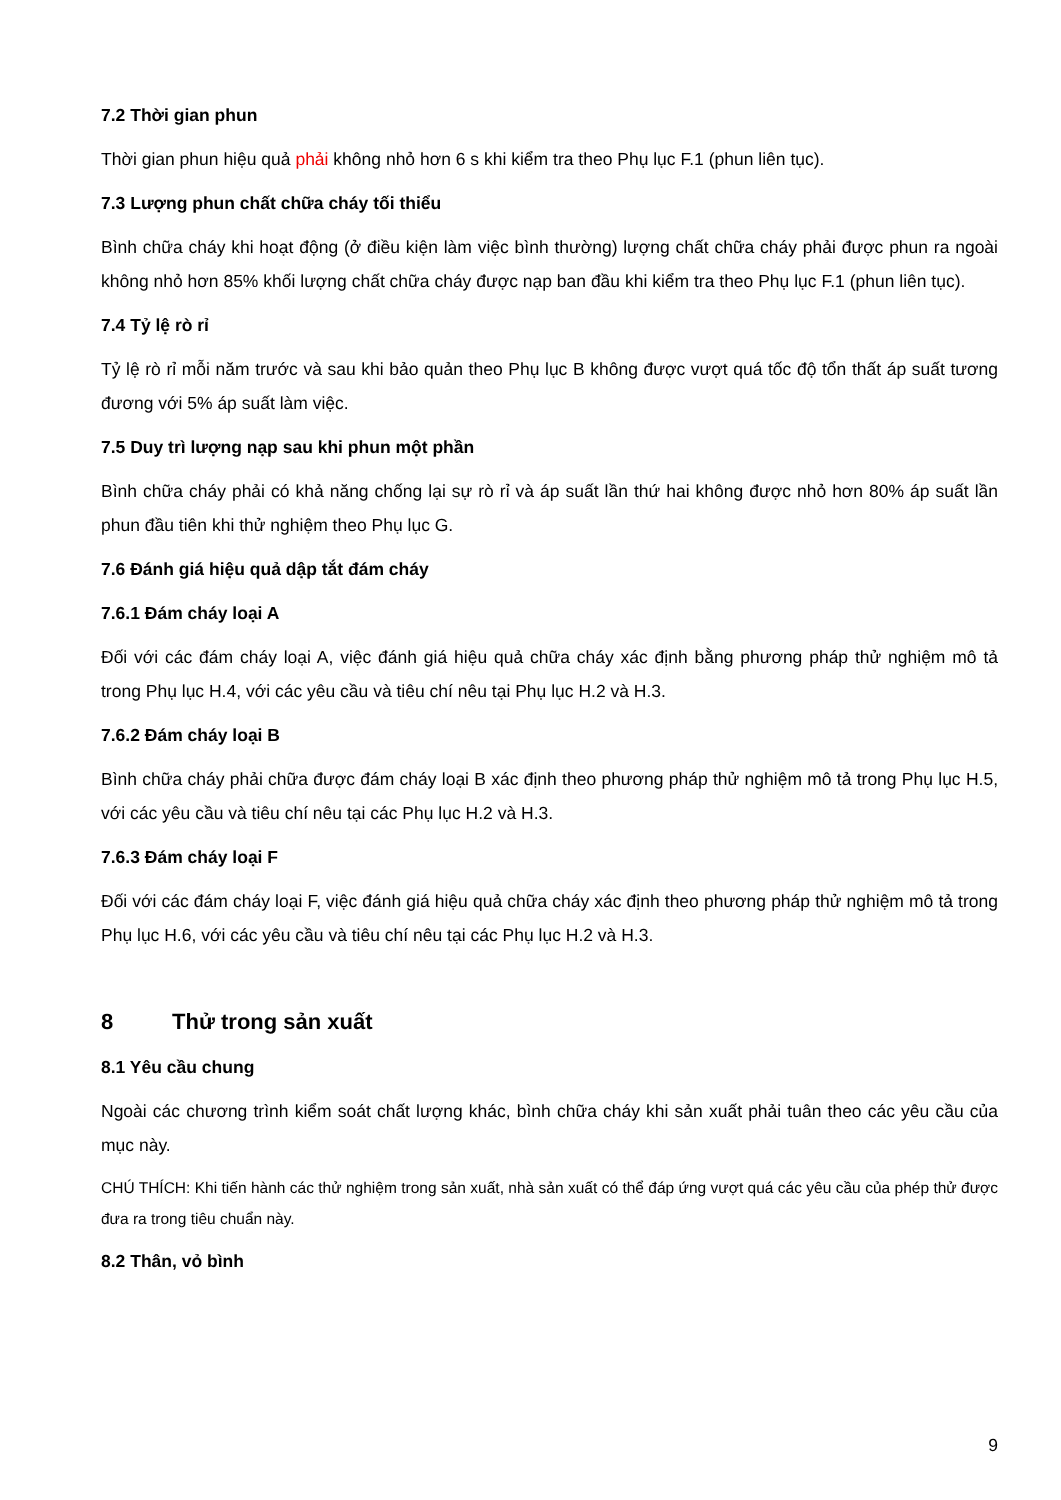7.2 Thời gian phun
Thời gian phun hiệu quả phải không nhỏ hơn 6 s khi kiểm tra theo Phụ lục F.1 (phun liên tục).
7.3 Lượng phun chất chữa cháy tối thiểu
Bình chữa cháy khi hoạt động (ở điều kiện làm việc bình thường) lượng chất chữa cháy phải được phun ra ngoài không nhỏ hơn 85% khối lượng chất chữa cháy được nạp ban đầu khi kiểm tra theo Phụ lục F.1 (phun liên tục).
7.4 Tỷ lệ rò rỉ
Tỷ lệ rò rỉ mỗi năm trước và sau khi bảo quản theo Phụ lục B không được vượt quá tốc độ tổn thất áp suất tương đương với 5% áp suất làm việc.
7.5 Duy trì lượng nạp sau khi phun một phần
Bình chữa cháy phải có khả năng chống lại sự rò rỉ và áp suất lần thứ hai không được nhỏ hơn 80% áp suất lần phun đầu tiên khi thử nghiệm theo Phụ lục G.
7.6 Đánh giá hiệu quả dập tắt đám cháy
7.6.1 Đám cháy loại A
Đối với các đám cháy loại A, việc đánh giá hiệu quả chữa cháy xác định bằng phương pháp thử nghiệm mô tả trong Phụ lục H.4, với các yêu cầu và tiêu chí nêu tại Phụ lục H.2 và H.3.
7.6.2 Đám cháy loại B
Bình chữa cháy phải chữa được đám cháy loại B xác định theo phương pháp thử nghiệm mô tả trong Phụ lục H.5, với các yêu cầu và tiêu chí nêu tại các Phụ lục H.2 và H.3.
7.6.3 Đám cháy loại F
Đối với các đám cháy loại F, việc đánh giá hiệu quả chữa cháy xác định theo phương pháp thử nghiệm mô tả trong Phụ lục H.6, với các yêu cầu và tiêu chí nêu tại các Phụ lục H.2 và H.3.
8 Thử trong sản xuất
8.1 Yêu cầu chung
Ngoài các chương trình kiểm soát chất lượng khác, bình chữa cháy khi sản xuất phải tuân theo các yêu cầu của mục này.
CHÚ THÍCH: Khi tiến hành các thử nghiệm trong sản xuất, nhà sản xuất có thể đáp ứng vượt quá các yêu cầu của phép thử được đưa ra trong tiêu chuẩn này.
8.2 Thân, vỏ bình
9